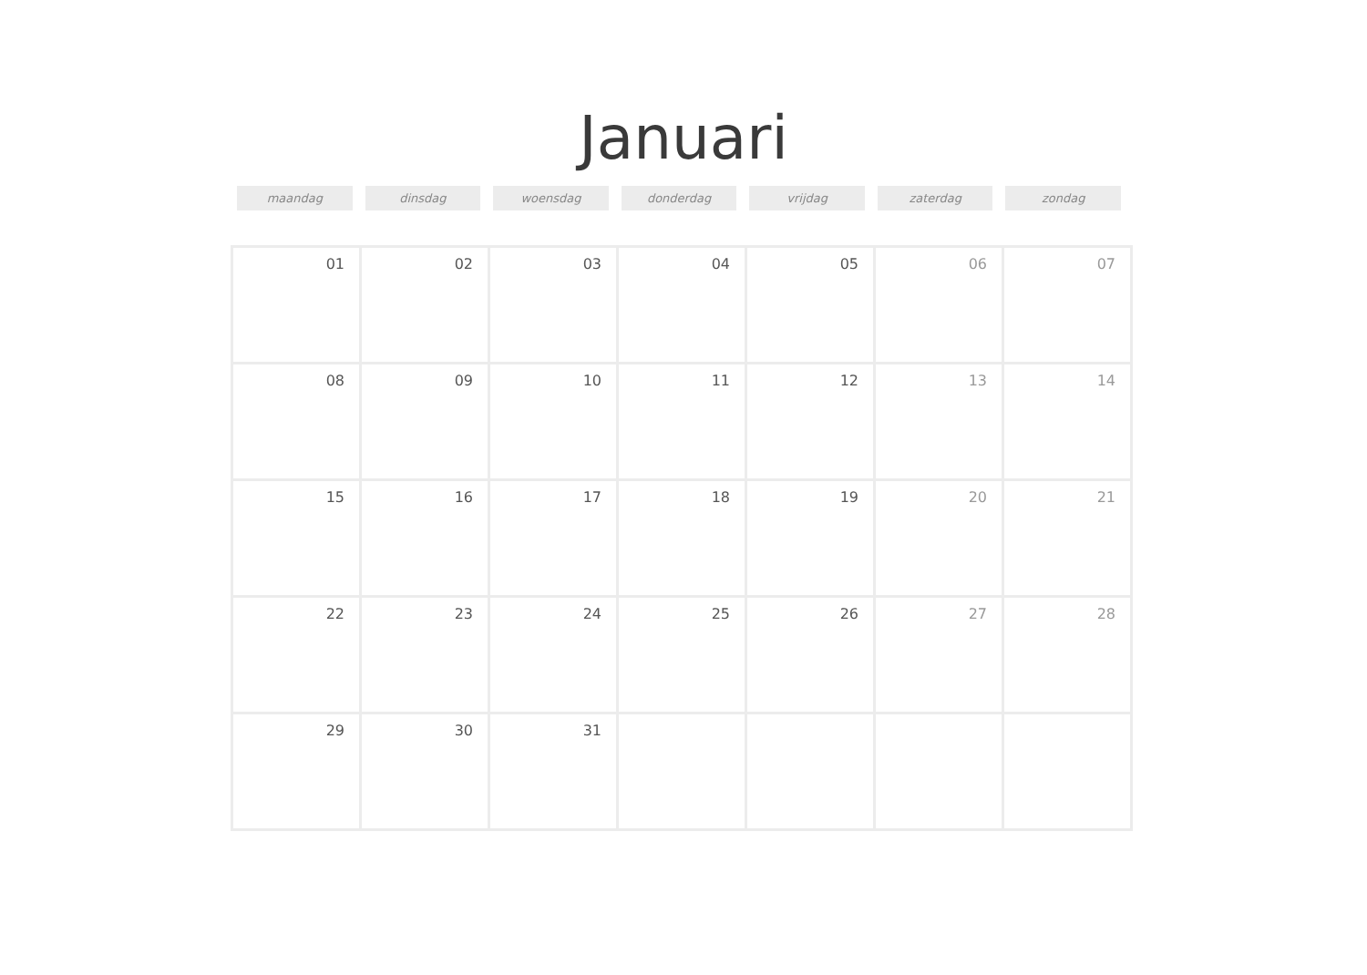Januari
maandag dinsdag woensdag donderdag vrijdag zaterdag zondag
| 01 | 02 | 03 | 04 | 05 | 06 | 07 |
| 08 | 09 | 10 | 11 | 12 | 13 | 14 |
| 15 | 16 | 17 | 18 | 19 | 20 | 21 |
| 22 | 23 | 24 | 25 | 26 | 27 | 28 |
| 29 | 30 | 31 | | | | |